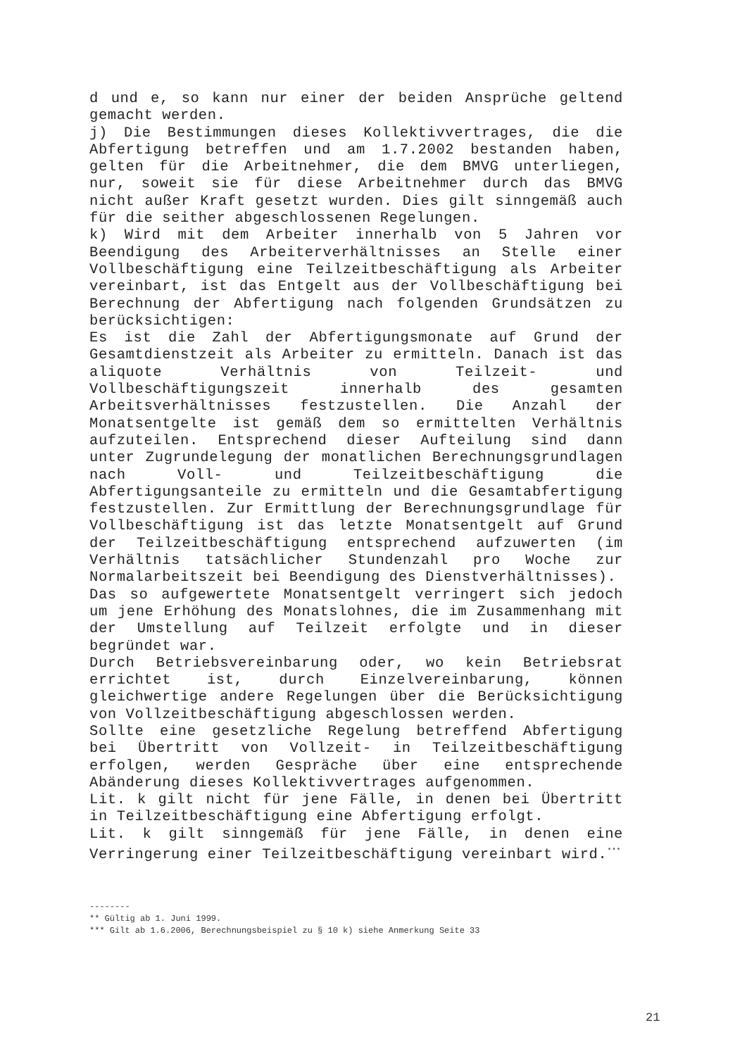d und e, so kann nur einer der beiden Ansprüche geltend gemacht werden.
j) Die Bestimmungen dieses Kollektivvertrages, die die Abfertigung betreffen und am 1.7.2002 bestanden haben, gelten für die Arbeitnehmer, die dem BMVG unterliegen, nur, soweit sie für diese Arbeitnehmer durch das BMVG nicht außer Kraft gesetzt wurden. Dies gilt sinngemäß auch für die seither abgeschlossenen Regelungen.
k) Wird mit dem Arbeiter innerhalb von 5 Jahren vor Beendigung des Arbeiterverhältnisses an Stelle einer Vollbeschäftigung eine Teilzeitbeschäftigung als Arbeiter vereinbart, ist das Entgelt aus der Vollbeschäftigung bei Berechnung der Abfertigung nach folgenden Grundsätzen zu berücksichtigen:
Es ist die Zahl der Abfertigungsmonate auf Grund der Gesamtdienstzeit als Arbeiter zu ermitteln. Danach ist das aliquote Verhältnis von Teilzeit- und Vollbeschäftigungszeit innerhalb des gesamten Arbeitsverhältnisses festzustellen. Die Anzahl der Monatsentgelte ist gemäß dem so ermittelten Verhältnis aufzuteilen. Entsprechend dieser Aufteilung sind dann unter Zugrundelegung der monatlichen Berechnungsgrundlagen nach Voll- und Teilzeitbeschäftigung die Abfertigungsanteile zu ermitteln und die Gesamtabfertigung festzustellen. Zur Ermittlung der Berechnungsgrundlage für Vollbeschäftigung ist das letzte Monatsentgelt auf Grund der Teilzeitbeschäftigung entsprechend aufzuwerten (im Verhältnis tatsächlicher Stundenzahl pro Woche zur Normalarbeitszeit bei Beendigung des Dienstverhältnisses).
Das so aufgewertete Monatsentgelt verringert sich jedoch um jene Erhöhung des Monatslohnes, die im Zusammenhang mit der Umstellung auf Teilzeit erfolgte und in dieser begründet war.
Durch Betriebsvereinbarung oder, wo kein Betriebsrat errichtet ist, durch Einzelvereinbarung, können gleichwertige andere Regelungen über die Berücksichtigung von Vollzeitbeschäftigung abgeschlossen werden.
Sollte eine gesetzliche Regelung betreffend Abfertigung bei Übertritt von Vollzeit- in Teilzeitbeschäftigung erfolgen, werden Gespräche über eine entsprechende Abänderung dieses Kollektivvertrages aufgenommen.
Lit. k gilt nicht für jene Fälle, in denen bei Übertritt in Teilzeitbeschäftigung eine Abfertigung erfolgt.
Lit. k gilt sinngemäß für jene Fälle, in denen eine Verringerung einer Teilzeitbeschäftigung vereinbart wird.<sup>***</sup>
--------
** Gültig ab 1. Juni 1999.
*** Gilt ab 1.6.2006, Berechnungsbeispiel zu § 10 k) siehe Anmerkung Seite 33
21